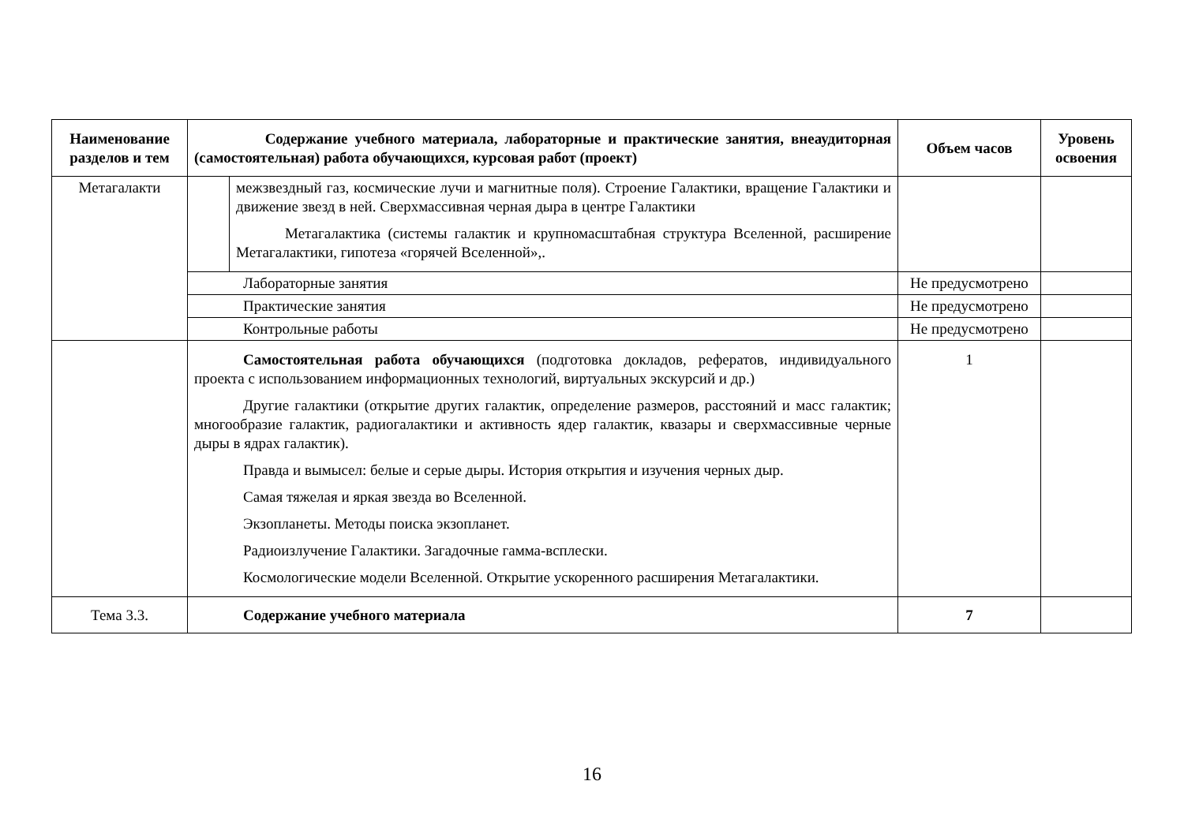| Наименование разделов и тем | Содержание учебного материала, лабораторные и практические занятия, внеаудиторная (самостоятельная) работа обучающихся, курсовая работ (проект) | | Объем часов | Уровень освоения |
| --- | --- | --- | --- | --- |
| Метагалакти | | межзвездный газ, космические лучи и магнитные поля). Строение Галактики, вращение Галактики и движение звезд в ней. Сверхмассивная черная дыра в центре Галактики Метагалактика (системы галактик и крупномасштабная структура Вселенной, расширение Метагалактики, гипотеза «горячей Вселенной»,. | | |
| | Лабораторные занятия | | Не предусмотрено | |
| | Практические занятия | | Не предусмотрено | |
| | Контрольные работы | | Не предусмотрено | |
| | Самостоятельная работа обучающихся (подготовка докладов, рефератов, индивидуального проекта с использованием информационных технологий, виртуальных экскурсий и др.) Другие галактики (открытие других галактик, определение размеров, расстояний и масс галактик; многообразие галактик, радиогалактики и активность ядер галактик, квазары и сверхмассивные черные дыры в ядрах галактик). Правда и вымысел: белые и серые дыры. История открытия и изучения черных дыр. Самая тяжелая и яркая звезда во Вселенной. Экзопланеты. Методы поиска экзопланет. Радиоизлучение Галактики. Загадочные гамма-всплески. Космологические модели Вселенной. Открытие ускоренного расширения Метагалактики. | | 1 | |
| Тема 3.3. | Содержание учебного материала | | 7 | |
16